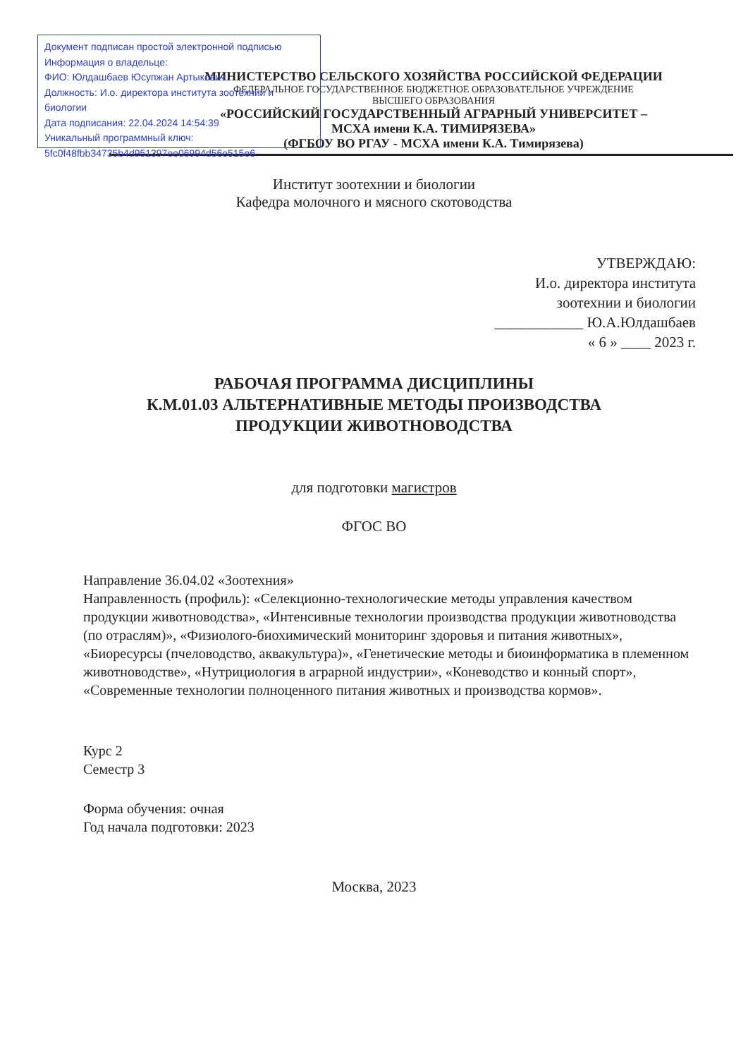Документ подписан простой электронной подписью
Информация о владельце:
ФИО: Юлдашбаев Юсупжан Артыкович
Должность: И.о. директора института зоотехнии и биологии
Дата подписания: 22.04.2024 14:54:39
Уникальный программный ключ:
5fc0f48fbb34735b4d951397ee06994d56e515e6
МИНИСТЕРСТВО СЕЛЬСКОГО ХОЗЯЙСТВА РОССИЙСКОЙ ФЕДЕРАЦИИ
ФЕДЕРАЛЬНОЕ ГОСУДАРСТВЕННОЕ БЮДЖЕТНОЕ ОБРАЗОВАТЕЛЬНОЕ УЧРЕЖДЕНИЕ
ВЫСШЕГО ОБРАЗОВАНИЯ
«РОССИЙСКИЙ ГОСУДАРСТВЕННЫЙ АГРАРНЫЙ УНИВЕРСИТЕТ –
МСХА имени К.А. ТИМИРЯЗЕВА»
(ФГБОУ ВО РГАУ - МСХА имени К.А. Тимирязева)
Институт зоотехнии и биологии
Кафедра молочного и мясного скотоводства
УТВЕРЖДАЮ:
И.о. директора института
зоотехнии и биологии
____________ Ю.А.Юлдашбаев
« 6 » ____ 2023 г.
РАБОЧАЯ ПРОГРАММА ДИСЦИПЛИНЫ
К.М.01.03 АЛЬТЕРНАТИВНЫЕ МЕТОДЫ ПРОИЗВОДСТВА
ПРОДУКЦИИ ЖИВОТНОВОДСТВА
для подготовки магистров
ФГОС ВО
Направление 36.04.02 «Зоотехния»
Направленность (профиль): «Селекционно-технологические методы управления качеством продукции животноводства», «Интенсивные технологии производства продукции животноводства (по отраслям)», «Физиолого-биохимический мониторинг здоровья и питания животных», «Биоресурсы (пчеловодство, аквакультура)», «Генетические методы и биоинформатика в племенном животноводстве», «Нутрициология в аграрной индустрии», «Коневодство и конный спорт», «Современные технологии полноценного питания животных и производства кормов».
Курс 2
Семестр 3
Форма обучения: очная
Год начала подготовки: 2023
Москва, 2023